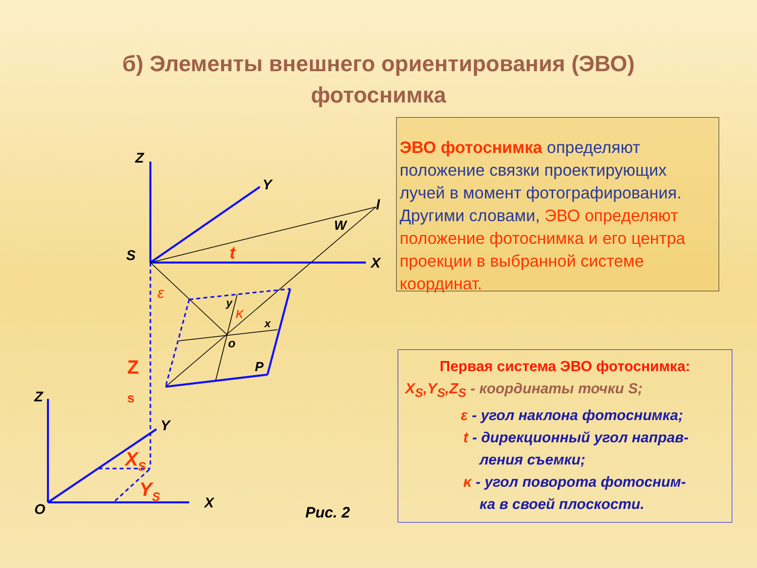б) Элементы внешнего ориентирования (ЭВО)
фотоснимка
Z
Y
X
S
l
W
t
ε
κ
y
x
o
P
Z
s
Z
Y
X
O
XS
YS
Рис. 2
ЭВО фотоснимка определяют положение связки проектирующих лучей в момент фотографирования. Другими словами, ЭВО определяют положение фотоснимка и его центра проекции в выбранной системе координат.
Первая система ЭВО фотоснимка:
X<sub>S</sub>,Y<sub>S</sub>,Z<sub>S</sub> - координаты точки S;
ε - угол наклона фотоснимка;
t - дирекционный угол направ-
ления съемки;
κ - угол поворота фотосним-
ка в своей плоскости.